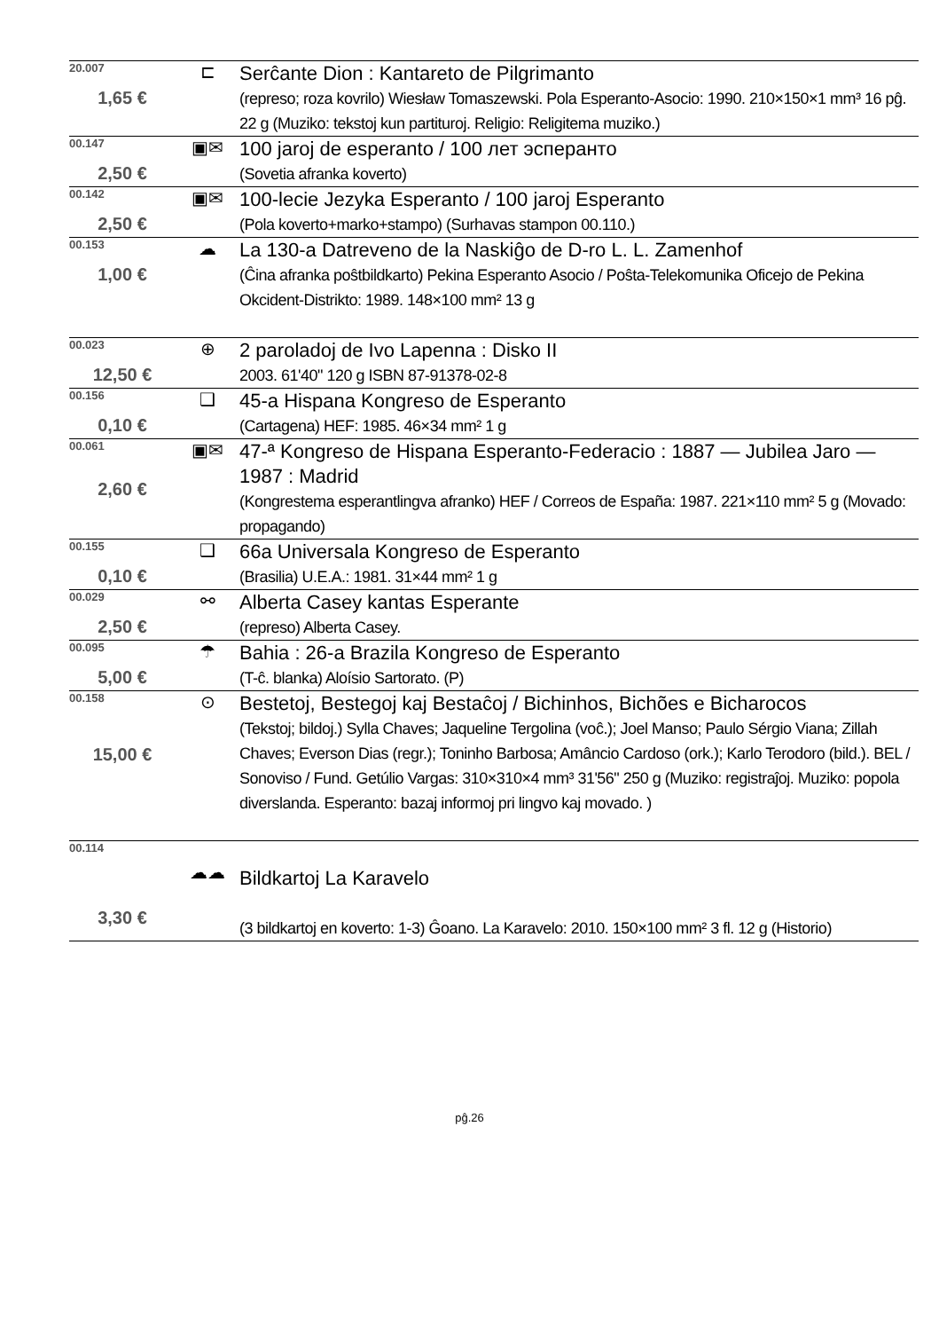| 20.007 1,65 € | ⊏ | Serĉante Dion : Kantareto de Pilgrimanto (represo; roza kovrilo) Wiesław Tomaszewski. Pola Esperanto-Asocio: 1990. 210×150×1 mm³ 16 pĝ. 22 g (Muziko: tekstoj kun partituroj. Religio: Religitema muziko.) |
| 00.147 2,50 € | ▣✉ | 100 jaroj de esperanto / 100 лет эсперанто (Sovetia afranka koverto) |
| 00.142 2,50 € | ▣✉ | 100-lecie Jezyka Esperanto / 100 jaroj Esperanto (Pola koverto+marko+stampo) (Surhavas stampon 00.110.) |
| 00.153 1,00 € | ☁ | La 130-a Datreveno de la Naskiĝo de D-ro L. L. Zamenhof (Ĉina afranka poŝtbildkarto) Pekina Esperanto Asocio / Poŝta-Telekomunika Oficejo de Pekina Okcident-Distrikto: 1989. 148×100 mm² 13 g |
| 00.023 12,50 € | ⊕ | 2 paroladoj de Ivo Lapenna : Disko II 2003. 61'40" 120 g ISBN 87-91378-02-8 |
| 00.156 0,10 € | ❑ | 45-a Hispana Kongreso de Esperanto (Cartagena) HEF: 1985. 46×34 mm² 1 g |
| 00.061 2,60 € | ▣✉ | 47-ª Kongreso de Hispana Esperanto-Federacio : 1887 — Jubilea Jaro — 1987 : Madrid (Kongrestema esperantlingva afranko) HEF / Correos de España: 1987. 221×110 mm² 5 g (Movado: propagando) |
| 00.155 0,10 € | ❑ | 66a Universala Kongreso de Esperanto (Brasilia) U.E.A.: 1981. 31×44 mm² 1 g |
| 00.029 2,50 € | ⚯ | Alberta Casey kantas Esperante (represo) Alberta Casey. |
| 00.095 5,00 € | ☂ | Bahia : 26-a Brazila Kongreso de Esperanto (T-ĉ. blanka) Aloísio Sartorato. (P) |
| 00.158 15,00 € | ⊙ | Bestetoj, Bestegoj kaj Bestaĉoj / Bichinhos, Bichões e Bicharocos (Tekstoj; bildoj.) Sylla Chaves; Jaqueline Tergolina (voĉ.); Joel Manso; Paulo Sérgio Viana; Zillah Chaves; Everson Dias (regr.); Toninho Barbosa; Amâncio Cardoso (ork.); Karlo Terodoro (bild.). BEL / Sonoviso / Fund. Getúlio Vargas: 310×310×4 mm³ 31'56" 250 g (Muziko: registraĵoj. Muziko: popola diverslanda. Esperanto: bazaj informoj pri lingvo kaj movado. ) |
| 00.114 3,30 € | ☁☁ | Bildkartoj La Karavelo (3 bildkartoj en koverto: 1-3) Ĝoano. La Karavelo: 2010. 150×100 mm² 3 fl. 12 g (Historio) |
pĝ.26